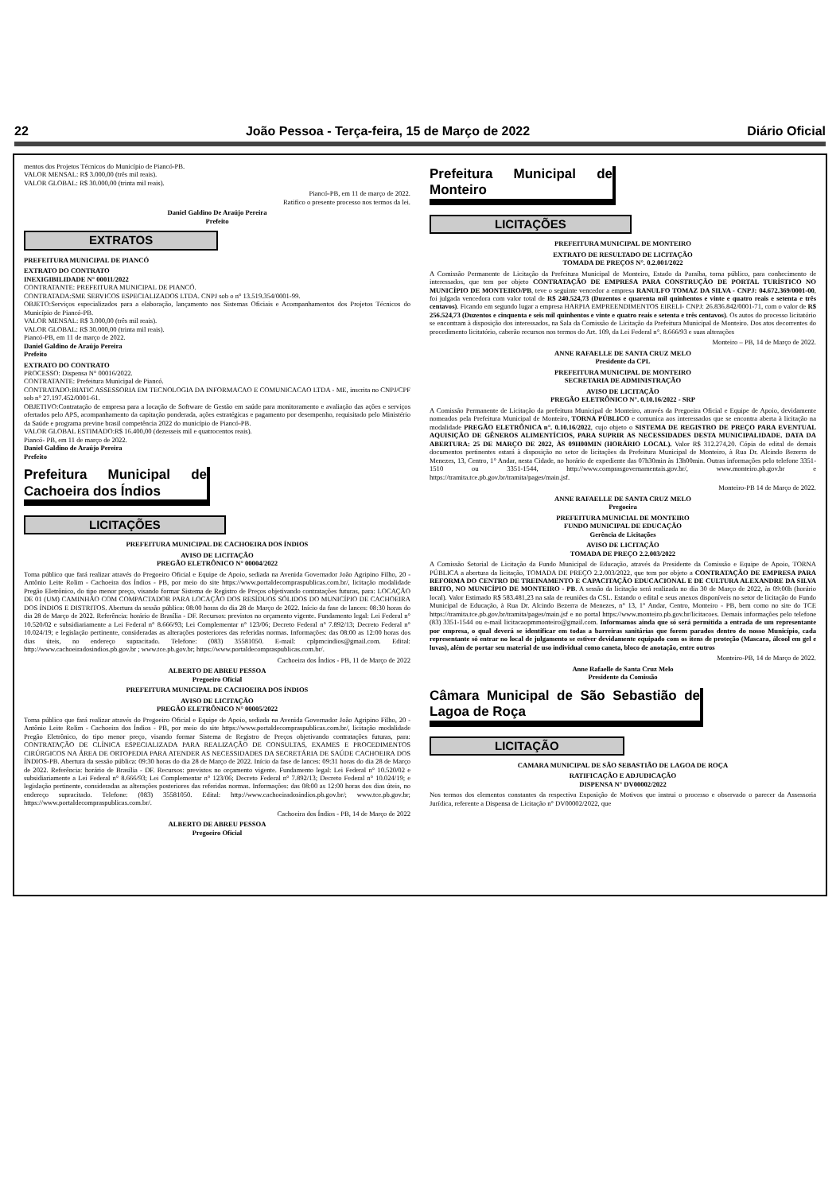22 João Pessoa - Terça-feira, 15 de Março de 2022 Diário Oficial
mentos dos Projetos Técnicos do Município de Piancó-PB.
VALOR MENSAL: R$ 3.000,00 (três mil reais).
VALOR GLOBAL: R$ 30.000,00 (trinta mil reais).
Piancó-PB, em 11 de março de 2022.
Ratifico o presente processo nos termos da lei.
Daniel Galdino De Araújo Pereira
Prefeito
EXTRATOS
PREFEITURA MUNICIPAL DE PIANCÓ
EXTRATO DO CONTRATO
INEXIGIBILIDADE N° 00011/2022
CONTRATANTE: PREFEITURA MUNICIPAL DE PIANCÓ.
CONTRATADA:SME SERVICOS ESPECIALIZADOS LTDA. CNPJ sob o n° 13.519.354/0001-99.
OBJETO:Serviços especializados para a elaboração, lançamento nos Sistemas Oficiais e Acompanhamentos dos Projetos Técnicos do Município de Piancó-PB.
VALOR MENSAL: R$ 3.000,00 (três mil reais).
VALOR GLOBAL: R$ 30.000,00 (trinta mil reais).
Piancó-PB, em 11 de março de 2022.
Daniel Galdino de Araújo Pereira
Prefeito
EXTRATO DO CONTRATO
PROCESSO: Dispensa N° 00016/2022.
CONTRATANTE: Prefeitura Municipal de Piancó.
CONTRATADO:BIATIC ASSESSORIA EM TECNOLOGIA DA INFORMACAO E COMUNICACAO LTDA - ME, inscrita no CNPJ/CPF sob n° 27.197.452/0001-61.
OBJETIVO:Contratação de empresa para a locação de Software de Gestão em saúde para monitoramento e avaliação das ações e serviços ofertados pelo APS, acompanhamento da capitação ponderada, ações estratégicas e pagamento por desempenho, requisitado pelo Ministério da Saúde e programa previne brasil competência 2022 do município de Piancó-PB.
VALOR GLOBAL ESTIMADO:R$ 16.400,00 (dezesseis mil e quatrocentos reais).
Piancó- PB, em 11 de março de 2022.
Daniel Galdino de Araújo Pereira
Prefeito
Prefeitura Municipal de Cachoeira dos Índios
LICITAÇÕES
PREFEITURA MUNICIPAL DE CACHOEIRA DOS ÍNDIOS
AVISO DE LICITAÇÃO
PREGÃO ELETRÔNICO N° 00004/2022
Torna público que fará realizar através do Pregoeiro Oficial e Equipe de Apoio, sediada na Avenida Governador João Agripino Filho, 20 - Antônio Leite Rolim - Cachoeira dos Índios - PB, por meio do site https://www.portaldecompraspublicas.com.br/, licitação modalidade Pregão Eletrônico, do tipo menor preço, visando formar Sistema de Registro de Preços objetivando contratações futuras, para: LOCAÇÃO DE 01 (UM) CAMINHÃO COM COMPACTADOR PARA LOCAÇÃO DOS RESÍDUOS SÓLIDOS DO MUNICÍPIO DE CACHOEIRA DOS ÍNDIOS E DISTRITOS. Abertura da sessão pública: 08:00 horas do dia 28 de Março de 2022. Início da fase de lances: 08:30 horas do dia 28 de Março de 2022. Referência: horário de Brasília - DF. Recursos: previstos no orçamento vigente. Fundamento legal: Lei Federal n° 10.520/02 e subsidiariamente a Lei Federal n° 8.666/93; Lei Complementar n° 123/06; Decreto Federal n° 7.892/13; Decreto Federal n° 10.024/19; e legislação pertinente, consideradas as alterações posteriores das referidas normas. Informações: das 08:00 as 12:00 horas dos dias úteis, no endereço supracitado. Telefone: (083) 35581050. E-mail: cplpmcindios@gmail.com. Edital: http://www.cachoeiradosindios.pb.gov.br ; www.tce.pb.gov.br; https://www.portaldecompraspublicas.com.br/.
Cachoeira dos Índios - PB, 11 de Março de 2022
ALBERTO DE ABREU PESSOA
Pregoeiro Oficial
PREFEITURA MUNICIPAL DE CACHOEIRA DOS ÍNDIOS
AVISO DE LICITAÇÃO
PREGÃO ELETRÔNICO N° 00005/2022
Torna público que fará realizar através do Pregoeiro Oficial e Equipe de Apoio, sediada na Avenida Governador João Agripino Filho, 20 - Antônio Leite Rolim - Cachoeira dos Índios - PB, por meio do site https://www.portaldecompraspublicas.com.br/, licitação modalidade Pregão Eletrônico, do tipo menor preço, visando formar Sistema de Registro de Preços objetivando contratações futuras, para: CONTRATAÇÃO DE CLÍNICA ESPECIALIZADA PARA REALIZAÇÃO DE CONSULTAS, EXAMES E PROCEDIMENTOS CIRÚRGICOS NA ÁREA DE ORTOPEDIA PARA ATENDER AS NECESSIDADES DA SECRETÁRIA DE SAÚDE CACHOEIRA DOS ÍNDIOS-PB. Abertura da sessão pública: 09:30 horas do dia 28 de Março de 2022. Início da fase de lances: 09:31 horas do dia 28 de Março de 2022. Referência: horário de Brasília - DF. Recursos: previstos no orçamento vigente. Fundamento legal: Lei Federal n° 10.520/02 e subsidiariamente a Lei Federal n° 8.666/93; Lei Complementar n° 123/06; Decreto Federal n° 7.892/13; Decreto Federal n° 10.024/19; e legislação pertinente, consideradas as alterações posteriores das referidas normas. Informações: das 08:00 as 12:00 horas dos dias úteis, no endereço supracitado. Telefone: (083) 35581050. Edital: http://www.cachoeiradosindios.pb.gov.br/; www.tce.pb.gov.br; https://www.portaldecompraspublicas.com.br/.
Cachoeira dos Índios - PB, 14 de Março de 2022
ALBERTO DE ABREU PESSOA
Pregoeiro Oficial
Prefeitura Municipal de Monteiro
LICITAÇÕES
PREFEITURA MUNICIPAL DE MONTEIRO
EXTRATO DE RESULTADO DE LICITAÇÃO
TOMADA DE PREÇOS N°. 0.2.001/2022
A Comissão Permanente de Licitação da Prefeitura Municipal de Monteiro, Estado da Paraíba, torna público, para conhecimento de interessados, que tem por objeto CONTRATAÇÃO DE EMPRESA PARA CONSTRUÇÃO DE PORTAL TURÍSTICO NO MUNICÍPIO DE MONTEIRO/PB, teve o seguinte vencedor a empresa RANULFO TOMAZ DA SILVA - CNPJ: 04.672.369/0001-00, foi julgada vencedora com valor total de R$ 240.524,73 (Duzentos e quarenta mil quinhentos e vinte e quatro reais e setenta e três centavos). Ficando em segundo lugar a empresa HARPIA EMPREENDIMENTOS EIRELI- CNPJ: 26.836.842/0001-71, com o valor de R$ 256.524,73 (Duzentos e cinquenta e seis mil quinhentos e vinte e quatro reais e setenta e três centavos). Os autos do processo licitatório se encontram à disposição dos interessados, na Sala da Comissão de Licitação da Prefeitura Municipal de Monteiro. Dos atos decorrentes do procedimento licitatório, caberão recursos nos termos do Art. 109, da Lei Federal n°. 8.666/93 e suas alterações
Monteiro – PB, 14 de Março de 2022.
ANNE RAFAELLE DE SANTA CRUZ MELO
Presidente da CPL
PREFEITURA MUNICIPAL DE MONTEIRO
SECRETARIA DE ADMINISTRAÇÃO
AVISO DE LICITAÇÃO
PREGÃO ELETRÔNICO N°. 0.10.16/2022 - SRP
A Comissão Permanente de Licitação da prefeitura Municipal de Monteiro, através da Pregoeira Oficial e Equipe de Apoio, devidamente nomeados pela Prefeitura Municipal de Monteiro, TORNA PÚBLICO e comunica aos interessados que se encontra aberta à licitação na modalidade PREGÃO ELETRÔNICA n°. 0.10.16/2022, cujo objeto o SISTEMA DE REGISTRO DE PREÇO PARA EVENTUAL AQUISIÇÃO DE GÊNEROS ALIMENTÍCIOS, PARA SUPRIR AS NECESSIDADES DESTA MUNICIPALIDADE. DATA DA ABERTURA: 25 DE MARÇO DE 2022, ÀS 09H00MIN (HORÁRIO LOCAL). Valor R$ 312.274,20. Cópia do edital de demais documentos pertinentes estará à disposição no setor de licitações da Prefeitura Municipal de Monteiro, à Rua Dr. Alcindo Bezerra de Menezes, 13, Centro, 1° Andar, nesta Cidade, no horário de expediente das 07h30min às 13h00min. Outras informações pelo telefone 3351-1510 ou 3351-1544, http://www.comprasgovernamentais.gov.br/, www.monteiro.pb.gov.br e https://tramita.tce.pb.gov.br/tramita/pages/main.jsf.
Monteiro-PB 14 de Março de 2022.
ANNE RAFAELLE DE SANTA CRUZ MELO
Pregoeira
PREFEITURA MUNICIAL DE MONTEIRO
FUNDO MUNICIPAL DE EDUCAÇÃO
Gerência de Licitações
AVISO DE LICITAÇÃO
TOMADA DE PREÇO 2.2.003/2022
A Comissão Setorial de Licitação da Fundo Municipal de Educação, através da Presidente da Comissão e Equipe de Apoio, TORNA PÚBLICA a abertura da licitação, TOMADA DE PREÇO 2.2.003/2022, que tem por objeto a CONTRATAÇÃO DE EMPRESA PARA REFORMA DO CENTRO DE TREINAMENTO E CAPACITAÇÃO EDUCACIONAL E DE CULTURA ALEXANDRE DA SILVA BRITO, NO MUNICÍPIO DE MONTEIRO - PB. A sessão da licitação será realizada no dia 30 de Março de 2022, às 09:00h (horário local). Valor Estimado R$ 583.481,23 na sala de reuniões da CSL. Estando o edital e seus anexos disponíveis no setor de licitação do Fundo Municipal de Educação, à Rua Dr. Alcindo Bezerra de Menezes, n° 13, 1° Andar, Centro, Monteiro - PB, bem como no site do TCE https://tramita.tce.pb.gov.br/tramita/pages/main.jsf e no portal https://www.monteiro.pb.gov.br/licitacoes. Demais informações pelo telefone (83) 3351-1544 ou e-mail licitacaopmmonteiro@gmail.com. Informamos ainda que só será permitida a entrada de um representante por empresa, o qual deverá se identificar em todas a barreiras sanitárias que forem parados dentro do nosso Município, cada representante só entrar no local de julgamento se estiver devidamente equipado com os itens de proteção (Mascara, álcool em gel e luvas), além de portar seu material de uso individual como caneta, bloco de anotação, entre outros
Monteiro-PB, 14 de Março de 2022.
Anne Rafaelle de Santa Cruz Melo
Presidente da Comissão
Câmara Municipal de São Sebastião de Lagoa de Roça
LICITAÇÃO
CAMARA MUNICIPAL DE SÃO SEBASTIÃO DE LAGOA DE ROÇA
RATIFICAÇÃO E ADJUDICAÇÃO
DISPENSA N° DV00002/2022
Nos termos dos elementos constantes da respectiva Exposição de Motivos que instrui o processo e observado o parecer da Assessoria Jurídica, referente a Dispensa de Licitação n° DV00002/2022, que